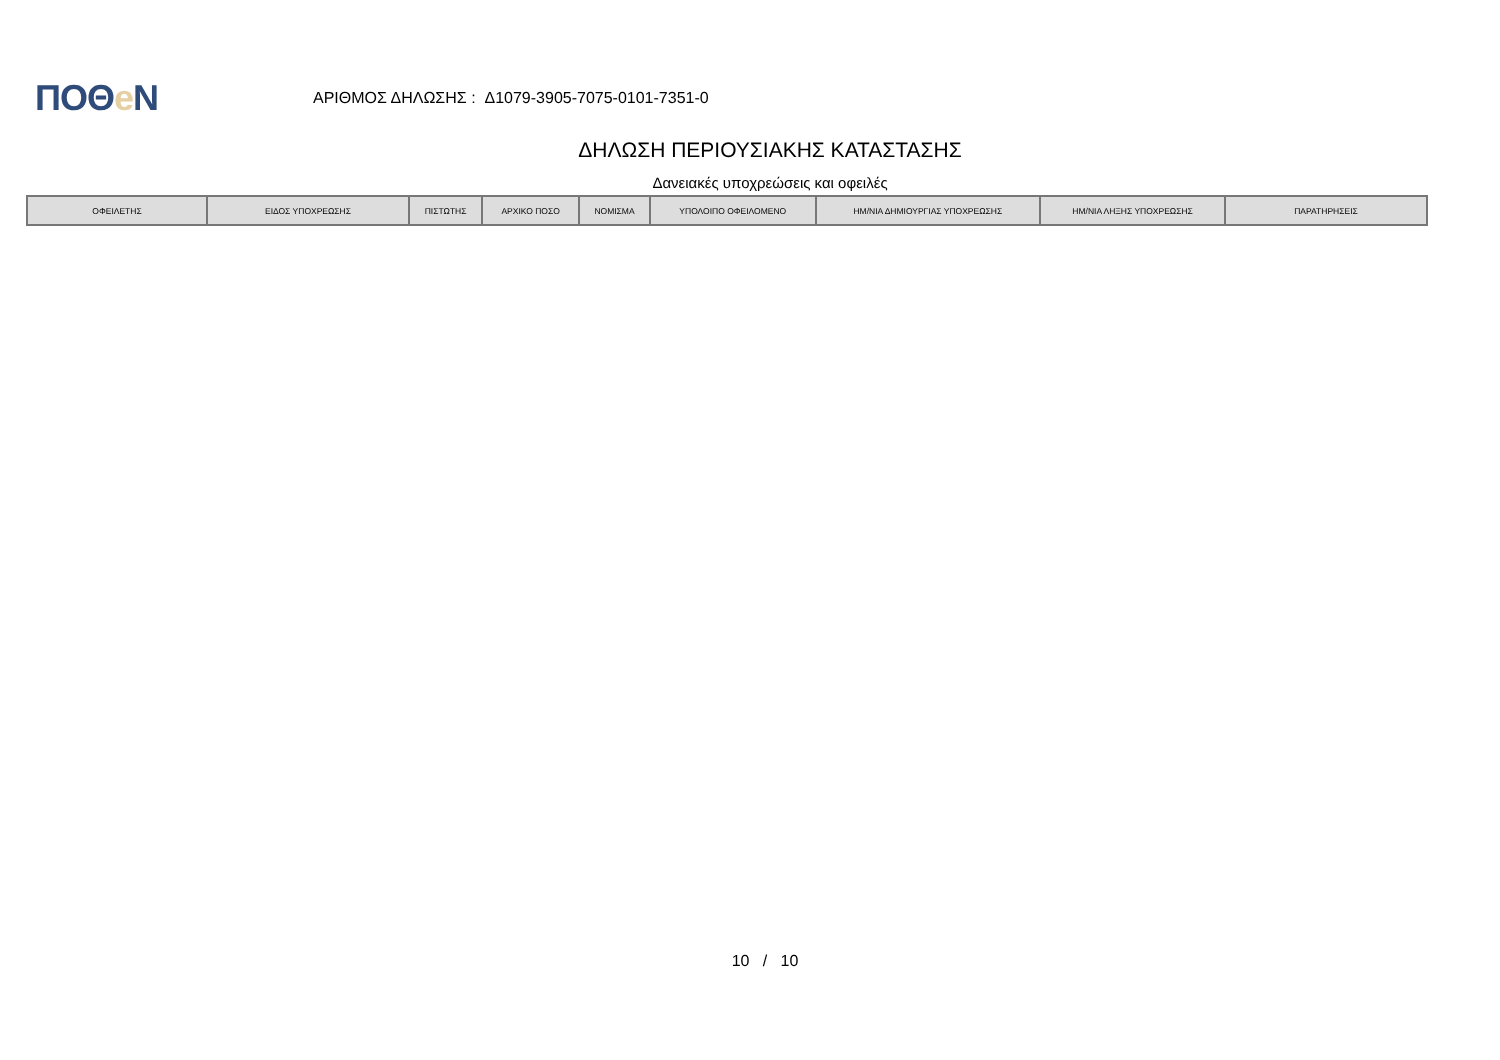ΠΟΘe Ν
ΑΡΙΘΜΟΣ ΔΗΛΩΣΗΣ : Δ1079-3905-7075-0101-7351-0
ΔΗΛΩΣΗ ΠΕΡΙΟΥΣΙΑΚΗΣ ΚΑΤΑΣΤΑΣΗΣ
Δανειακές υποχρεώσεις και οφειλές
| ΟΦΕΙΛΕΤΗΣ | ΕΙΔΟΣ ΥΠΟΧΡΕΩΣΗΣ | ΠΙΣΤΩΤΗΣ | ΑΡΧΙΚΟ ΠΟΣΟ | ΝΟΜΙΣΜΑ | ΥΠΟΛΟΙΠΟ ΟΦΕΙΛΟΜΕΝΟ | ΗΜ/ΝΙΑ ΔΗΜΙΟΥΡΓΙΑΣ ΥΠΟΧΡΕΩΣΗΣ | ΗΜ/ΝΙΑ ΛΗΞΗΣ ΥΠΟΧΡΕΩΣΗΣ | ΠΑΡΑΤΗΡΗΣΕΙΣ |
| --- | --- | --- | --- | --- | --- | --- | --- | --- |
10 / 10